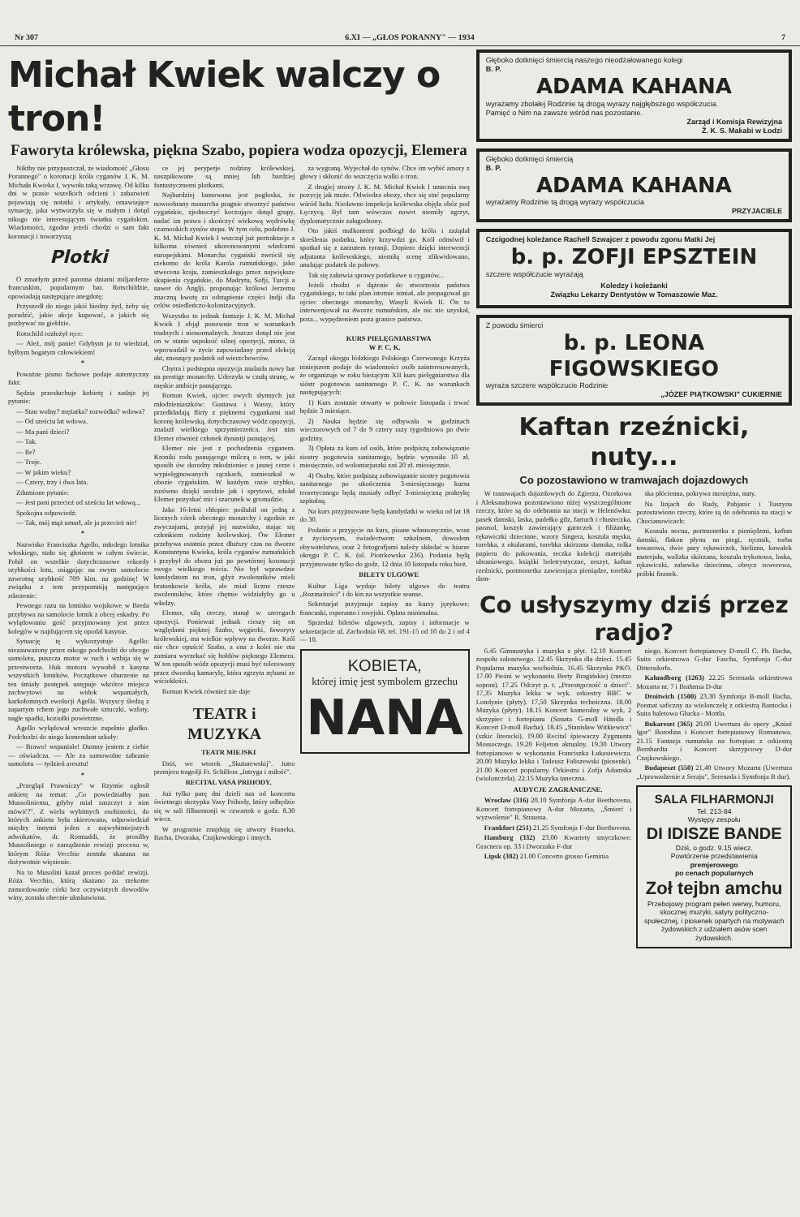Nr 307 6.XI — „GŁOS PORANNY" — 1934 7
Michał Kwiek walczy o tron!
Faworyta królewska, piękna Szabo, popiera wodza opozycji, Elemera
Niktby nie przypuszczał, że wiadomość „Głosu Porannego" o koronacji króla cyganów J. K. M. Michała Kwieka I, wywoła taką wrzawę. Od kilku dni w prasie wszelkich odcieni i zabarwień pojawiają się notatki i artykuły, omawiające sytuację, jaka wytworzyła się w małym i dotąd nikogo nie interesującym światku cygańskim. Wiadomości, zgodne jeżeli chodzi o sam fakt koronacji i towarzyszą
Plotki
O zmarłym przed paroma dniami miljarderze francuskim, popularnym bar. Rotschildzie, opowiadają następujące anegdotę:
Przyszedł do niego jakiś biedny żyd, żeby się poradzić, jakie akcje kupować, a jakich się pozbywać na giełdzie.
Rotschild rozłożył ręce:
— Ależ, mój panie! Gdybym ja to wiedział, byłbym bogatym człowiekiem!
*
Poważne pismo fachowe podaje autentyczny fakt:
Sędzia przesłuchuje kobietę i zadaje jej pytanie:
— Stan wolny? mężatka? rozwódka? wdowa?
— Od sześciu lat wdowa.
— Ma pani dzieci?
— Tak.
— Ile?
— Troje.
— W jakim wieku?
— Cztery, trzy i dwa lata.
Zdumione pytanie:
— Jest pani przecież od sześciu lat wdową...
Spokojna odpowiedź:
— Tak, mój mąż umarł, ale ja przecież nie!
*
Nazwisko Franciszka Agello, młodego lotnika włoskiego, stało się głośnem w całym świecie. Pobił on wszelkie dotychczasowe rekordy szybkości lotu, osiągając na swym samolocie zawrotną szybkość 709 klm. na godzinę! W związku z tem przypomniją następujące zdarzenie:
Pewnego razu na lotnisko wojskowe w Breda przybywa na samolocie lotnik z obcej eskadry. Po wylądowaniu gość przyjmowany jest przez kolegów w najdującem się opodal kasynie.
Sytuację tę wykorzystuje Agello: niezauważony przez nikogo podchodzi do obcego samolotu, puszcza motor w ruch i wzbija się w przestworza. Huk motoru wywabił z kasyna wszystkich lotników. Początkowe oburzenie na ten śmiały postępek ustępuje wkrótce miejsca zachwytowi na widok wspaniałych, karkołomnych ewolucji Agella. Wszyscy śledzą z zapartym tchem jego zuchwałe sztuczki, wzloty, nagłe spadki, koziołki powietrzne.
Agello wylądował wreszcie zupełnie gładko. Podchodzi do niego komendant szkoły:
— Brawo! wspaniale! Dumny jestem z ciebie — oświadcza. — Ale za samowolne zabranie samolotu — tydzień aresztu!
*
„Przegląd Prawniczy" w Rzymie ogłosił ankietę na temat: „Co powiedziałby pan Mussoliniemu, gdyby miał zaszczyt z nim mówić?". Z wielu wybitnych osobistości, do których ankieta była skierowana, odpowiedział między innymi jeden z najwybitniejszych adwokatów, dr. Romualdi, że prosiłby Mussoliniego o zarządzenie rewizji procesu w, którym Róża Vecchio została skazana na dożywotnie więzienie.
Na to Musolini kazał proces poddać rewizji. Róża Vecchio, którą skazano za rzekome zamordowanie córki bez oczywistych dowodów winy, została obecnie ułaskawiona.
ce jej perypetje rodziny królewskiej, naszpikowane są mniej lub bardziej fantastycznemi plotkami.
Najbardziej lansowana jest pogłoska, że nowoobrany monarcha pragnie stworzyć państwo cygańskie, zjednoczyć koczujące dotąd grupy, nadać im prawa i skończyć wiekową wędrówkę czarnookich synów stepu. W tym celu, podobno J. K. M. Michał Kwiek I wszczął już pertraktacje z kilkoma również ukoronowanymi władcami europejskimi. Monarcha cygański zwrócił się rzekomo do króla Karola rumuńskiego, jako stwecena kraju, zamieszkałego przez największe skupienia cygańskie, do Madrytu, Sofji, Turcji a nawet do Anglji, proponując królowi Jerzemu znaczną kwotę za odstąpienie części Indji dla celów osiedleńczo-kolonizacyjnych.
Wszystko to jednak fantazje J. K. M. Michał Kwiek I objął ponownie tron w warunkach trudnych i nienormalnych. Jeszcze dotąd nie jest on w stanie uspokoić silnej opozycji, mimo, iż wprowadził w życie zapowiadany przed elekcją akt, znoszący podatek od wierzchowców.
Chytra i podstępna opozycja znalazła nowy bat na prestige monarchy. Uderzyła w czułą strunę, w męskie ambicje panującego.
Roman Kwiek, ojciec owych słynnych już młodzieniaszków: Gustawa i Wassy, który przedkładają flirty z pięknemi cygankami nad koronę królewską, dotychczasowy wódz opozycji, znalazł wielkiego sprzymierzeńca. Jest nim Elemer również członek dynastji panującej.
Elemer nie jest z pochodzenia cyganem. Kroniki rodu panującego milczą o tem, w jaki sposób ów dorodny młodzieniec o jasnej cerze i wypielęgnowanych rączkach, zamieszkał w obozie cygańskim. W każdym razie szybko, zarówno dzięki urodzie jak i sprytowi, zdołał Elemer pozyskać mir i szacunek w gromadzie.
Jako 16-letni chłopiec poślubił on jedną z licznych córek obecnego monarchy i zgodnie ze zwyczajami, przyjął jej nazwisko, stając się członkiem rodziny królewskiej. Ów Elemer przebywa ostatnio przez dłuższy czas na dworze Konstantyna Kwieka, króla cyganów rumuńskich i przybył do obozu już po powtórnej koronacji swego wielkiego teścia. Nie był wprawdzie kandydatem na tron, gdyż zwolenników mieli bratankowie króla, ale miał liczne rzesze zwolenników, które chętnie widziałyby go u władzy.
Elemer, siłą rzeczy, stanął w szeregach opozycji. Ponieważ jednak cieszy się on względami pięknej Szabo, węgierki, faworyty królewskiej, ma wielkie wpływy na dworze. Król nie chce opuścić Szabo, a ona z kolei nie ma zamiaru wyrzekać się hołdów pięknego Elemera. W ten sposób wódz opozycji musi być tolerowany przez dworską kamarylę, która zgrzyta zębami ze wściekłości.
Roman Kwiek również nie daje
TEATR i MUZYKA
TEATR MIEJSKI
Dziś, we wtorek „Skutarewskij". Jutro premjera tragedji Fr. Schillera „Intryga i miłość".
RECITAL VASA PRIHODY.
Już tylko parę dni dzieli nas od koncertu świetnego skrzypka Vasy Prihody, który odbędzie się w sali filharmonji w czwartek o godz. 8.30 wiecz.
W programie znajdują się utwory Franeka, Bacha, Dvoraka, Czajkowskiego i innych.
za wygraną. Wyjechał do synów. Chce im wybić amory z głowy i skłonić do wszczęcia walki o tron.
Z drugiej strony J. K. M. Michał Kwiek I umacnia swą pozycję jak może. Odwiedza obozy, chce się stać popularny wśród ludu. Niedawno inspekcja królewska objęła obóz pod Łęczycą. Był tam wówczas nawet niemiły zgrzyt, dyplomatycznie załagodzony.
Oto jakiś malkontent podbiegł do króla i zażądał skreślenia podatku, który krzywdzi go. Król odmówił i spotkał się z zarzutem tyranji. Dopiero dzięki interwencji adjutanta królewskiego, niemiłą scenę zlikwidowano, anulując podatek do połowy.
Tak się załatwia sprawy podatkowe u cyganów...
Jeżeli chodzi o dążenie do stworzenia państwa cygańskiego, to taki plan istotnie istniał, ale propagował go ojciec obecnego monarchy, Wasyli Kwiek II. On to interwenjował na dworze rumuńskim, ale nic nie uzyskał, poza... wypędzeniem poza granice państwa.
KURS PIELĘGNIARSTWA
W P. C. K.
Zarząd okręgu łódzkiego Polskiego Czerwonego Krzyża niniejszem podaje do wiadomości osób zainteresowanych, że organizuje w roku bieżącym XII kurs pielęgniarstwa dla sióstr pogotowia sanitarnego P. C. K. na warunkach następujących:
1) Kurs zostanie otwarty w połowie listopada i trwać będzie 3 miesiące.
2) Nauka będzie się odbywała w godzinach wieczorowych od 7 do 9 cztery razy tygodniowo po dwie godziny.
3) Opłata za kurs od osób, które podpiszą zobowiązanie siostry pogotowia sanitarnego, będzie wynosiła 10 zł. miesięcznie, od wolontarjuszki zaś 20 zł. miesięcznie.
4) Osoby, które podpiszą zobowiązanie siostry pogotowia sanitarnego po ukończeniu 3-miesięcznego kursu teoretycznego będą musiały odbyć 3-miesięczną praktykę szpitalną.
Na kurs przyjmowane będą kandydatki w wieku od lat 18 do 30.
Podanie o przyjęcie na kurs, pisane własnoręcznie, wraz z życiorysem, świadectwem szkolnem, dowodem obywatelstwa, oraz 2 fotografjami należy składać w biurze okręgu P. C. K. (ul. Piotrkowska 236). Podania będą przyjmowane tylko do godz. 12 dnia 10 listopada roku bież.
BILETY ULGOWE
Kultur Liga wydaje bilety ulgowe do teatru „Rozmaitości" i do kin na wszystkie seanse.
Sekretarjat przyjmuje zapisy na kursy językowe: francuski, esperanto i rosyjski. Opłata minimalna.
Sprzedaż biletów ulgowych, zapisy i informacje w sekretarjacie ul. Zachodnia 68, tel. 191-15 od 10 do 2 i od 4 — 10.
KOBIETA,
której imię jest symbolem grzechu
NANA
Głęboko dotknięci śmiercią naszego nieodżałowanego kolegi
B. P.
ADAMA KAHANA
wyrażamy zbolałej Rodzinie tą drogą wyrazy najgłębszego współczucia.
Pamięć o Nim na zawsze wśród nas pozostanie.
Zarząd i Komisja Rewizyjna
Ż. K. S. Makabi w Łodzi
Głęboko dotknięci śmiercią
B. P.
ADAMA KAHANA
wyrażamy Rodzinie tą drogą wyrazy współczucia
PRZYJACIELE
Czcigodnej koleżance Rachell Szwajcer z powodu zgonu Matki Jej
b. p. ZOFJI EPSZTEIN
szczere współczucie wyrażają
Koledzy i koleżanki
Związku Lekarzy Dentystów w Tomaszowie Maz.
Z powodu śmierci
b. p. LEONA FIGOWSKIEGO
wyraża szczere współczucie Rodzinie
„JÓZEF PIĄTKOWSKI" CUKIERNIE
Kaftan rzeźnicki, nuty...
Co pozostawiono w tramwajach dojazdowych
W tramwajach dojazdowych do Zgierza, Ozorkowa i Aleksandrowa pozostawiono niżej wyszczególnione rzeczy, które są do odebrania na stacji w Helenówku: pasek damski, laska, pudełko gilz, fartuch i chusteczka, parasol, koszyk zawierający garnczek i filiżankę, rękawiczki dziecinne, wzory Singera, koszula męska, torebka, z okularami, torebka skórzana damska, rolka papieru do pakowania, teczka kolekcji materjału ubraniowego, książki beletrystyczne, zeszyt, kaftan rzeźnicki, portmonetka zawierająca pieniądze, torebka dam-
ska płócienna, pokrywa mosiężna, nuty.
Na linjach do Rudy, Pabjanic i Tuszyna pozostawiono rzeczy, które są do odebrania na stacji w Chocianowicach:
Koszula nocna, portmonetka z pieniędzmi, kaftan damski, flakon płynu na piegi, ręcznik, torba towarowa, dwie pary rękawiczek, bielizna, kawałek materjału, walizka skórzana, koszula trykotowa, laska, rękawiczki, zabawka dziecinna, obręcz rowerowa, próbki firanek.
Co usłyszymy dziś przez radjo?
6.45 Gimnastyka i muzyka z płyt. 12.10 Koncert zespołu salonowego. 12.45 Skrzynka dla dzieci. 15.45 Popularna muzyka wschodnia. 16.45 Skrzynka PKO. 17.00 Pieśni w wykonaniu Berty Bragińskiej (mezzo sopran). 17.25 Odczyt p. t. „Przestępczość u dzieci". 17,35 Muzyka lekka w wyk. orkiestry BBC w Londynie (płyty). 17,50 Skrzynka techniczna. 18.00 Muzyka (płyty). 18.15 Koncert kameralny w wyk. 2 skrzypiec i fortepianu (Sonata G-moll Händla i Koncert D-moll Bacha). 18.45 „Stanisław Witkiewicz" (szkic literacki). 19.00 Recital śpiewaczy Zygmunta Mossoczego. 19.20 Feljeton aktualny. 19.30 Utwory fortepianowe w wykonaniu Franciszka Łukasiewicza. 20.00 Muzyka lekka i Tadeusz Faliszewski (piosenki). 21.00 Koncert popularny. Orkiestra i Zofja Adamska (wiolonczela). 22.15 Muzyka taneczna.
AUDYCJE ZAGRANICZNE.
Wrocław (316) 20.10 Symfonja A-dur Beethovena, Koncert fortepianowy A-dur Mozarta, „Śmierć i wyzwolenie" R. Straussa.
Frankfurt (251) 21.25 Symfonja F-dur Beethovena.
Hamburg (332) 23.00 Kwartety smyczkowe: Gracnera op. 33 i Dworzaka F-dur
Lipsk (382) 21.00 Concerto grosso Geminia
niego, Koncert fortepianowy D-moll C. Ph. Bacha, Suita orkiestrowa G-dur Fascha, Symfonja C-dur Dittersdorfa.
Kalundborg (1263) 22.25 Serenada orkiestrowa Mozarta nr. 7 i Brahmsa D-dur
Droitwich (1500) 23.30 Symfonja B-moll Bacha, Poemat saficzny na wiolonczelę z orkiestrą Bantocka i Suita baletowa Glucka - Mottla.
Bukareszt (365) 20.00 Uwertura do opery „Kniaź Igor" Borodina i Koncert fortepianowy Romanowa. 21.15 Fantazja rumuńska na fortepian z orkiestrą Bernhardta i Koncert skrzypcowy D-dur Czajkowskiego.
Budapeszt (550) 21,40 Utwory Mozarta (Uwertura „Uprowadzenie z Seraju", Serenada i Symfonja B dur).
SALA FILHARMONJI
Tel. 213-84
Występy zespołu
DI IDISZE BANDE
Dziś, o godz. 9.15 wiecz.
Powtórzenie przedstawienia
premjerowego
po cenach popularnych
Zoł tejbn amchu
Przebojowy program pełen werwy, humoru, skocznej muzyki, satyry polityczno-społecznej, i piosenek opartych na motywach żydowskich z udziałem asów scen żydowskich.